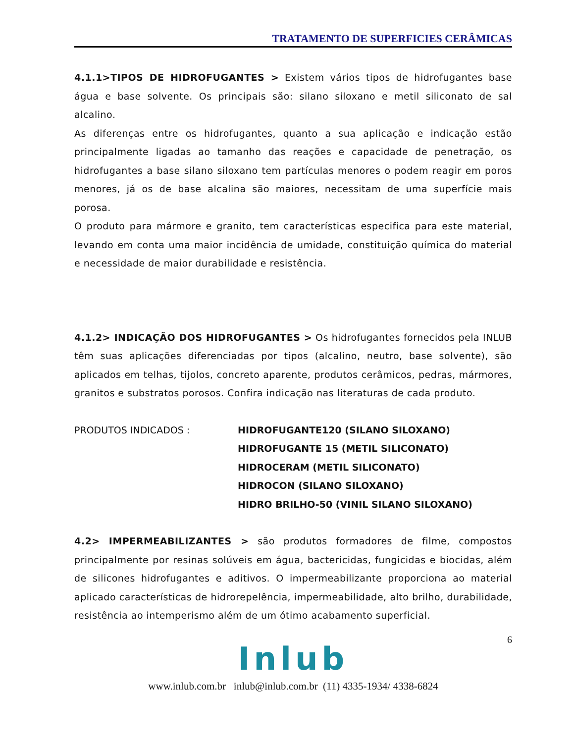TRATAMENTO DE SUPERFICIES CERÂMICAS
4.1.1>TIPOS DE HIDROFUGANTES > Existem vários tipos de hidrofugantes base água e base solvente. Os principais são: silano siloxano e metil siliconato de sal alcalino.
As diferenças entre os hidrofugantes, quanto a sua aplicação e indicação estão principalmente ligadas ao tamanho das reações e capacidade de penetração, os hidrofugantes a base silano siloxano tem partículas menores o podem reagir em poros menores, já os de base alcalina são maiores, necessitam de uma superfície mais porosa.
O produto para mármore e granito, tem características especifica para este material, levando em conta uma maior incidência de umidade, constituição química do material e necessidade de maior durabilidade e resistência.
4.1.2> INDICAÇÃO DOS HIDROFUGANTES > Os hidrofugantes fornecidos pela INLUB têm suas aplicações diferenciadas por tipos (alcalino, neutro, base solvente), são aplicados em telhas, tijolos, concreto aparente, produtos cerâmicos, pedras, mármores, granitos e substratos porosos. Confira indicação nas literaturas de cada produto.
PRODUTOS INDICADOS : HIDROFUGANTE120 (SILANO SILOXANO)
HIDROFUGANTE 15 (METIL SILICONATO)
HIDROCERAM (METIL SILICONATO)
HIDROCON (SILANO SILOXANO)
HIDRO BRILHO-50 (VINIL SILANO SILOXANO)
4.2> IMPERMEABILIZANTES > são produtos formadores de filme, compostos principalmente por resinas solúveis em água, bactericidas, fungicidas e biocidas, além de silicones hidrofugantes e aditivos. O impermeabilizante proporciona ao material aplicado características de hidrorepelência, impermeabilidade, alto brilho, durabilidade, resistência ao intemperismo além de um ótimo acabamento superficial.
6
Inlub
www.inlub.com.br inlub@inlub.com.br (11) 4335-1934/ 4338-6824